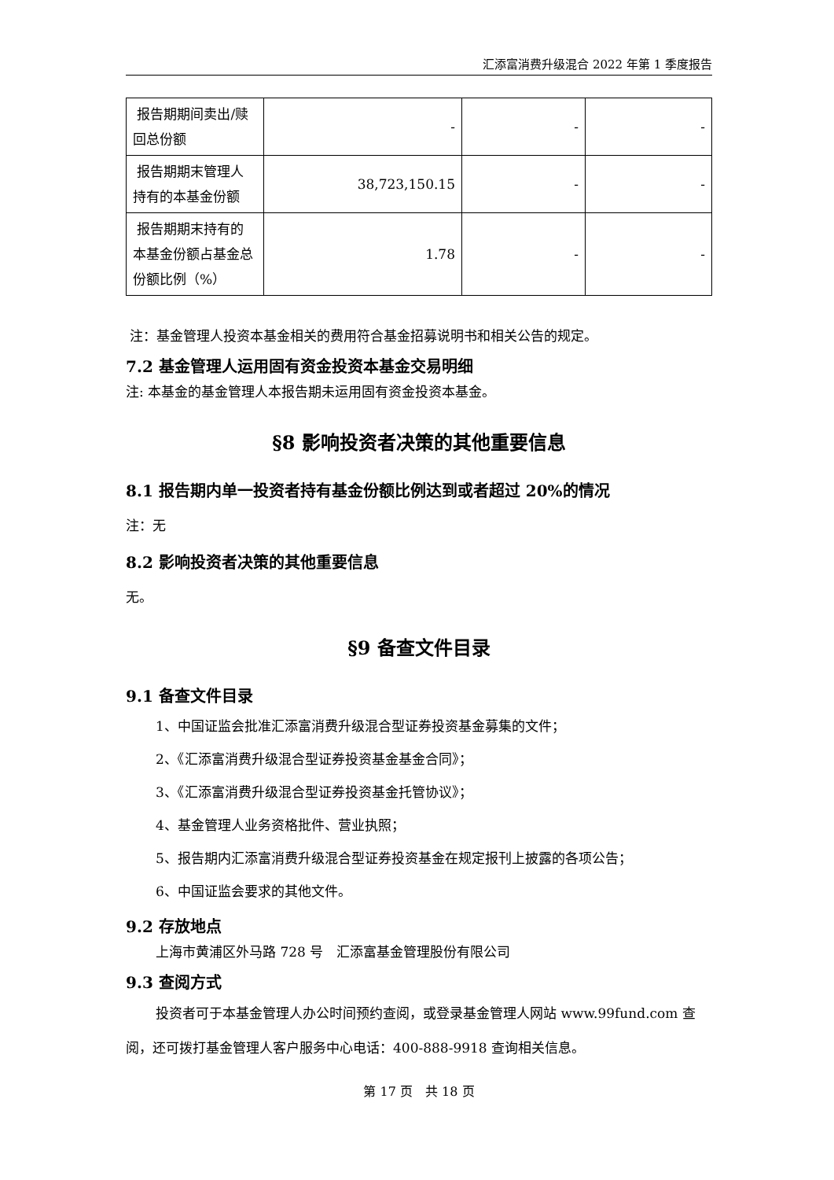汇添富消费升级混合 2022 年第 1 季度报告
| 报告期期间卖出/赎回总份额 | - | - | - |
| 报告期期末管理人持有的本基金份额 | 38,723,150.15 | - | - |
| 报告期期末持有的本基金份额占基金总份额比例（%） | 1.78 | - | - |
注：基金管理人投资本基金相关的费用符合基金招募说明书和相关公告的规定。
7.2 基金管理人运用固有资金投资本基金交易明细
注: 本基金的基金管理人本报告期未运用固有资金投资本基金。
§8 影响投资者决策的其他重要信息
8.1 报告期内单一投资者持有基金份额比例达到或者超过 20%的情况
注：无
8.2 影响投资者决策的其他重要信息
无。
§9 备查文件目录
9.1 备查文件目录
1、中国证监会批准汇添富消费升级混合型证券投资基金募集的文件；
2、《汇添富消费升级混合型证券投资基金基金合同》；
3、《汇添富消费升级混合型证券投资基金托管协议》；
4、基金管理人业务资格批件、营业执照；
5、报告期内汇添富消费升级混合型证券投资基金在规定报刊上披露的各项公告；
6、中国证监会要求的其他文件。
9.2 存放地点
上海市黄浦区外马路 728 号　汇添富基金管理股份有限公司
9.3 查阅方式
投资者可于本基金管理人办公时间预约查阅，或登录基金管理人网站 www.99fund.com 查阅，还可拨打基金管理人客户服务中心电话：400-888-9918 查询相关信息。
第 17 页　共 18 页